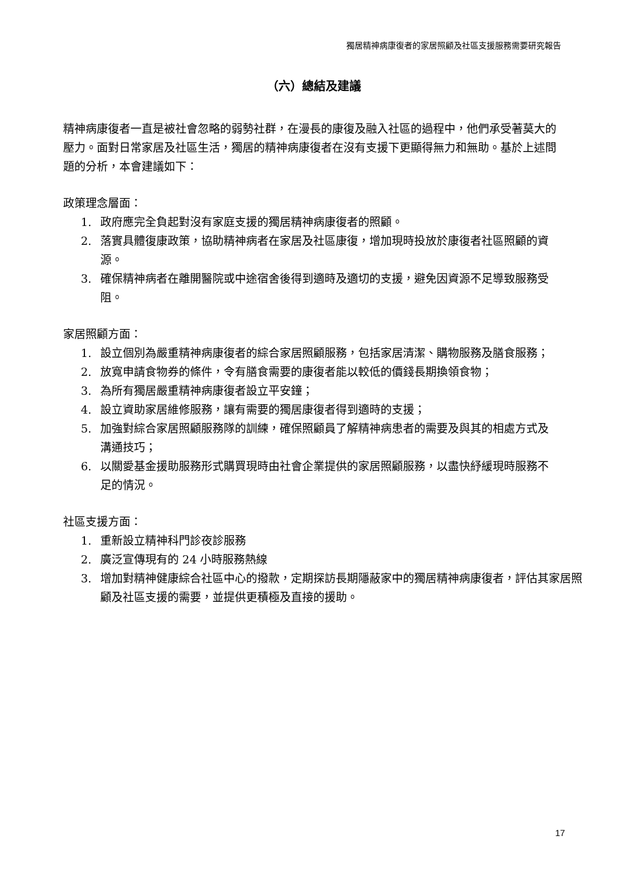獨居精神病康復者的家居照顧及社區支援服務需要研究報告
（六）總結及建議
精神病康復者一直是被社會忽略的弱勢社群，在漫長的康復及融入社區的過程中，他們承受著莫大的壓力。面對日常家居及社區生活，獨居的精神病康復者在沒有支援下更顯得無力和無助。基於上述問題的分析，本會建議如下：
政策理念層面：
1. 政府應完全負起對沒有家庭支援的獨居精神病康復者的照顧。
2. 落實具體復康政策，協助精神病者在家居及社區康復，增加現時投放於康復者社區照顧的資源。
3. 確保精神病者在離開醫院或中途宿舍後得到適時及適切的支援，避免因資源不足導致服務受阻。
家居照顧方面：
1. 設立個別為嚴重精神病康復者的綜合家居照顧服務，包括家居清潔、購物服務及膳食服務；
2. 放寬申請食物券的條件，令有膳食需要的康復者能以較低的價錢長期換領食物；
3. 為所有獨居嚴重精神病康復者設立平安鐘；
4. 設立資助家居維修服務，讓有需要的獨居康復者得到適時的支援；
5. 加強對綜合家居照顧服務隊的訓練，確保照顧員了解精神病患者的需要及與其的相處方式及溝通技巧；
6. 以關愛基金援助服務形式購買現時由社會企業提供的家居照顧服務，以盡快紓緩現時服務不足的情況。
社區支援方面：
1. 重新設立精神科門診夜診服務
2. 廣泛宣傳現有的 24 小時服務熱線
3. 增加對精神健康綜合社區中心的撥款，定期探訪長期隱蔽家中的獨居精神病康復者，評估其家居照顧及社區支援的需要，並提供更積極及直接的援助。
17